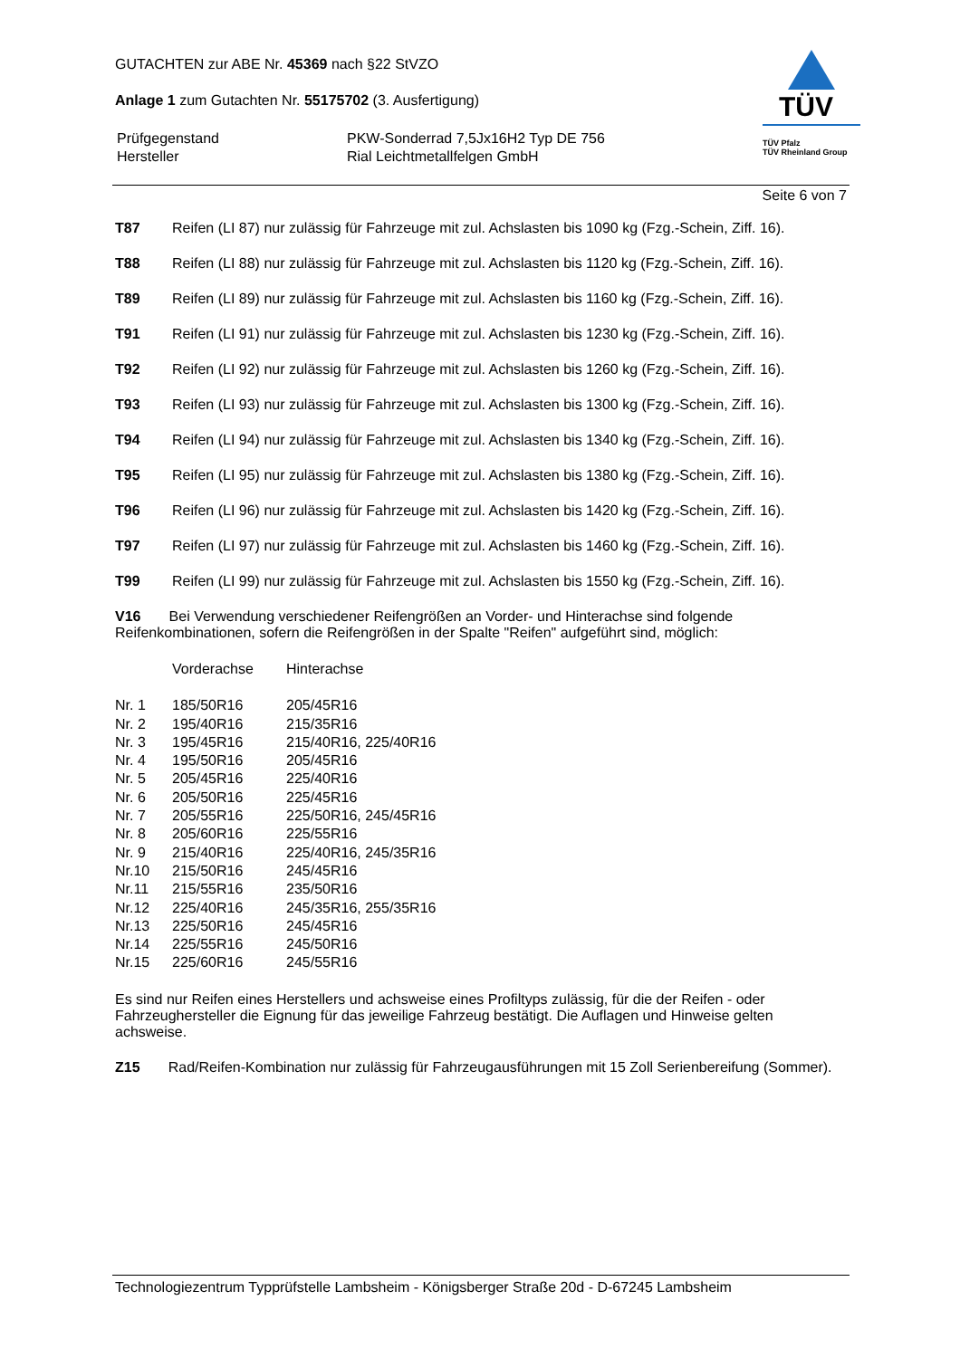TÜV
TÜV Pfalz
TÜV Rheinland Group
GUTACHTEN zur ABE Nr. 45369 nach §22 StVZO
Anlage 1 zum Gutachten Nr. 55175702 (3. Ausfertigung)
| Prüfgegenstand | PKW-Sonderrad 7,5Jx16H2 Typ DE 756 |
| Hersteller | Rial Leichtmetallfelgen GmbH |
Seite 6 von 7
T87 Reifen (LI 87) nur zulässig für Fahrzeuge mit zul. Achslasten bis 1090 kg (Fzg.-Schein, Ziff. 16).
T88 Reifen (LI 88) nur zulässig für Fahrzeuge mit zul. Achslasten bis 1120 kg (Fzg.-Schein, Ziff. 16).
T89 Reifen (LI 89) nur zulässig für Fahrzeuge mit zul. Achslasten bis 1160 kg (Fzg.-Schein, Ziff. 16).
T91 Reifen (LI 91) nur zulässig für Fahrzeuge mit zul. Achslasten bis 1230 kg (Fzg.-Schein, Ziff. 16).
T92 Reifen (LI 92) nur zulässig für Fahrzeuge mit zul. Achslasten bis 1260 kg (Fzg.-Schein, Ziff. 16).
T93 Reifen (LI 93) nur zulässig für Fahrzeuge mit zul. Achslasten bis 1300 kg (Fzg.-Schein, Ziff. 16).
T94 Reifen (LI 94) nur zulässig für Fahrzeuge mit zul. Achslasten bis 1340 kg (Fzg.-Schein, Ziff. 16).
T95 Reifen (LI 95) nur zulässig für Fahrzeuge mit zul. Achslasten bis 1380 kg (Fzg.-Schein, Ziff. 16).
T96 Reifen (LI 96) nur zulässig für Fahrzeuge mit zul. Achslasten bis 1420 kg (Fzg.-Schein, Ziff. 16).
T97 Reifen (LI 97) nur zulässig für Fahrzeuge mit zul. Achslasten bis 1460 kg (Fzg.-Schein, Ziff. 16).
T99 Reifen (LI 99) nur zulässig für Fahrzeuge mit zul. Achslasten bis 1550 kg (Fzg.-Schein, Ziff. 16).
V16 Bei Verwendung verschiedener Reifengrößen an Vorder- und Hinterachse sind folgende Reifenkombinationen, sofern die Reifengrößen in der Spalte "Reifen" aufgeführt sind, möglich:
| | Vorderachse | Hinterachse |
| --- | --- | --- |
| Nr. 1 | 185/50R16 | 205/45R16 |
| Nr. 2 | 195/40R16 | 215/35R16 |
| Nr. 3 | 195/45R16 | 215/40R16, 225/40R16 |
| Nr. 4 | 195/50R16 | 205/45R16 |
| Nr. 5 | 205/45R16 | 225/40R16 |
| Nr. 6 | 205/50R16 | 225/45R16 |
| Nr. 7 | 205/55R16 | 225/50R16, 245/45R16 |
| Nr. 8 | 205/60R16 | 225/55R16 |
| Nr. 9 | 215/40R16 | 225/40R16, 245/35R16 |
| Nr.10 | 215/50R16 | 245/45R16 |
| Nr.11 | 215/55R16 | 235/50R16 |
| Nr.12 | 225/40R16 | 245/35R16, 255/35R16 |
| Nr.13 | 225/50R16 | 245/45R16 |
| Nr.14 | 225/55R16 | 245/50R16 |
| Nr.15 | 225/60R16 | 245/55R16 |
Es sind nur Reifen eines Herstellers und achsweise eines Profiltyps zulässig, für die der Reifen - oder Fahrzeughersteller die Eignung für das jeweilige Fahrzeug bestätigt. Die Auflagen und Hinweise gelten achsweise.
Z15 Rad/Reifen-Kombination nur zulässig für Fahrzeugausführungen mit 15 Zoll Serienbereifung (Sommer).
Technologiezentrum Typprüfstelle Lambsheim - Königsberger Straße 20d - D-67245 Lambsheim